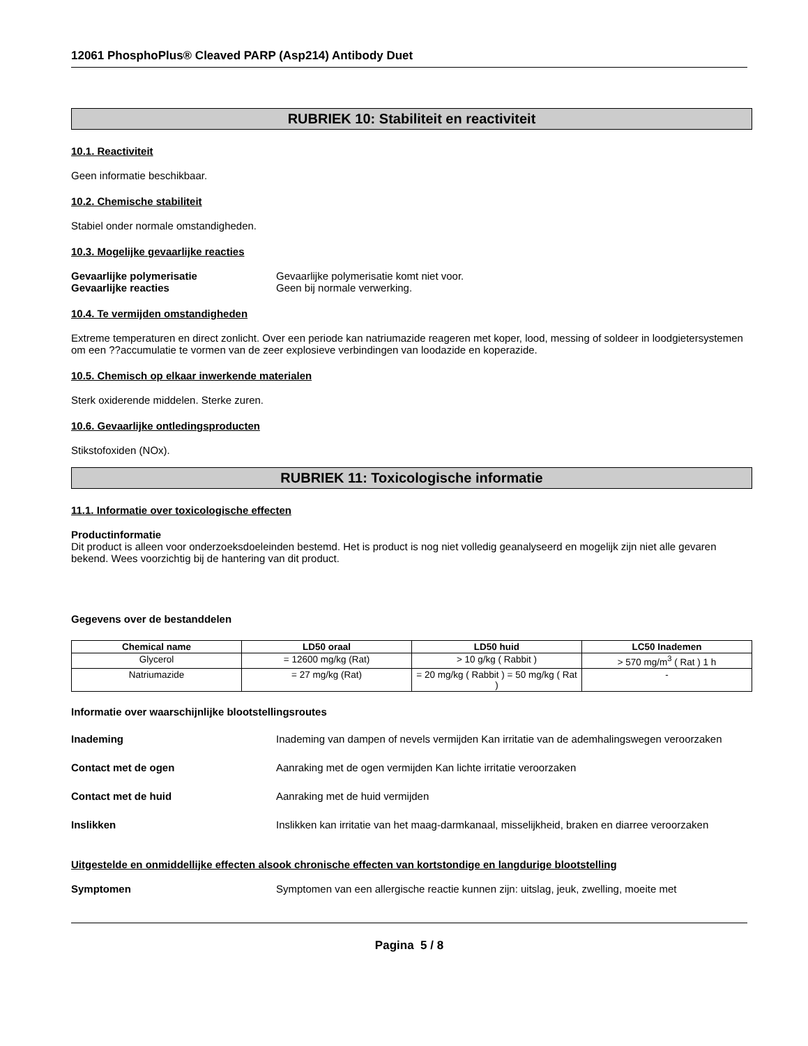12061 PhosphoPlus® Cleaved PARP (Asp214) Antibody Duet
RUBRIEK 10: Stabiliteit en reactiviteit
10.1. Reactiviteit
Geen informatie beschikbaar.
10.2. Chemische stabiliteit
Stabiel onder normale omstandigheden.
10.3. Mogelijke gevaarlijke reacties
Gevaarlijke polymerisatie Gevaarlijke polymerisatie komt niet voor.
Gevaarlijke reacties Geen bij normale verwerking.
10.4. Te vermijden omstandigheden
Extreme temperaturen en direct zonlicht. Over een periode kan natriumazide reageren met koper, lood, messing of soldeer in loodgietersystemen om een ??accumulatie te vormen van de zeer explosieve verbindingen van loodazide en koperazide.
10.5. Chemisch op elkaar inwerkende materialen
Sterk oxiderende middelen. Sterke zuren.
10.6. Gevaarlijke ontledingsproducten
Stikstofoxiden (NOx).
RUBRIEK 11: Toxicologische informatie
11.1. Informatie over toxicologische effecten
Productinformatie
Dit product is alleen voor onderzoeksdoeleinden bestemd. Het is product is nog niet volledig geanalyseerd en mogelijk zijn niet alle gevaren bekend. Wees voorzichtig bij de hantering van dit product.
Gegevens over de bestanddelen
| Chemical name | LD50 oraal | LD50 huid | LC50 Inademen |
| --- | --- | --- | --- |
| Glycerol | = 12600 mg/kg (Rat) | > 10 g/kg ( Rabbit ) | > 570 mg/m<sup>3</sup> ( Rat ) 1 h |
| Natriumazide | = 27 mg/kg (Rat) | = 20 mg/kg ( Rabbit ) = 50 mg/kg ( Rat ) | - |
Informatie over waarschijnlijke blootstellingsroutes
Inademing Inademing van dampen of nevels vermijden Kan irritatie van de ademhalingswegen veroorzaken
Contact met de ogen Aanraking met de ogen vermijden Kan lichte irritatie veroorzaken
Contact met de huid Aanraking met de huid vermijden
Inslikken Inslikken kan irritatie van het maag-darmkanaal, misselijkheid, braken en diarree veroorzaken
Uitgestelde en onmiddellijke effecten alsook chronische effecten van kortstondige en langdurige blootstelling
Symptomen Symptomen van een allergische reactie kunnen zijn: uitslag, jeuk, zwelling, moeite met
Pagina 5 / 8